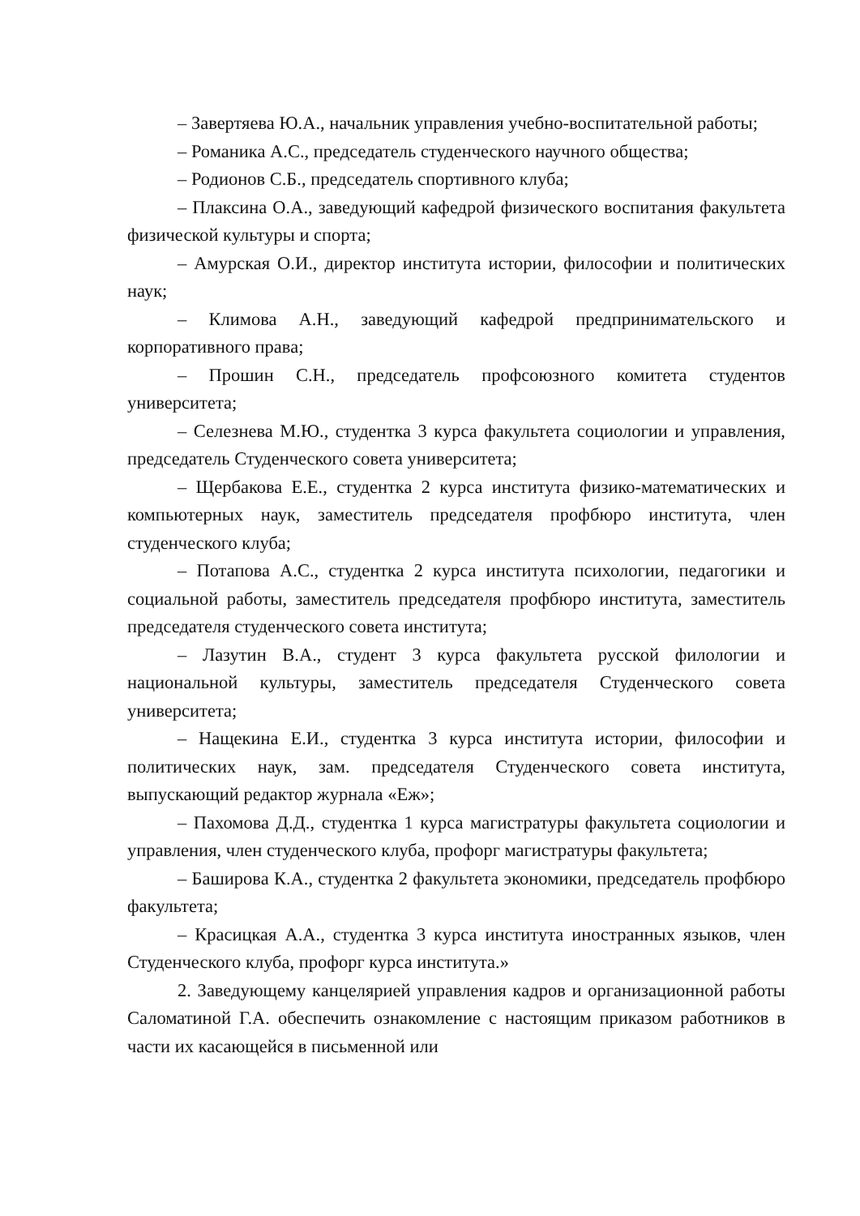– Завертяева Ю.А., начальник управления учебно-воспитательной работы;
– Романика А.С., председатель студенческого научного общества;
– Родионов С.Б., председатель спортивного клуба;
– Плаксина О.А., заведующий кафедрой физического воспитания факультета физической культуры и спорта;
– Амурская О.И., директор института истории, философии и политических наук;
– Климова А.Н., заведующий кафедрой предпринимательского и корпоративного права;
– Прошин С.Н., председатель профсоюзного комитета студентов университета;
– Селезнева М.Ю., студентка 3 курса факультета социологии и управления, председатель Студенческого совета университета;
– Щербакова Е.Е., студентка 2 курса института физико-математических и компьютерных наук, заместитель председателя профбюро института, член студенческого клуба;
– Потапова А.С., студентка 2 курса института психологии, педагогики и социальной работы, заместитель председателя профбюро института, заместитель председателя студенческого совета института;
– Лазутин В.А., студент 3 курса факультета русской филологии и национальной культуры, заместитель председателя Студенческого совета университета;
– Нащекина Е.И., студентка 3 курса института истории, философии и политических наук, зам. председателя Студенческого совета института, выпускающий редактор журнала «Еж»;
– Пахомова Д.Д., студентка 1 курса магистратуры факультета социологии и управления, член студенческого клуба, профорг магистратуры факультета;
– Баширова К.А., студентка 2 факультета экономики, председатель профбюро факультета;
– Красицкая А.А., студентка 3 курса института иностранных языков, член Студенческого клуба, профорг курса института.»
2. Заведующему канцелярией управления кадров и организационной работы Саломатиной Г.А. обеспечить ознакомление с настоящим приказом работников в части их касающейся в письменной или